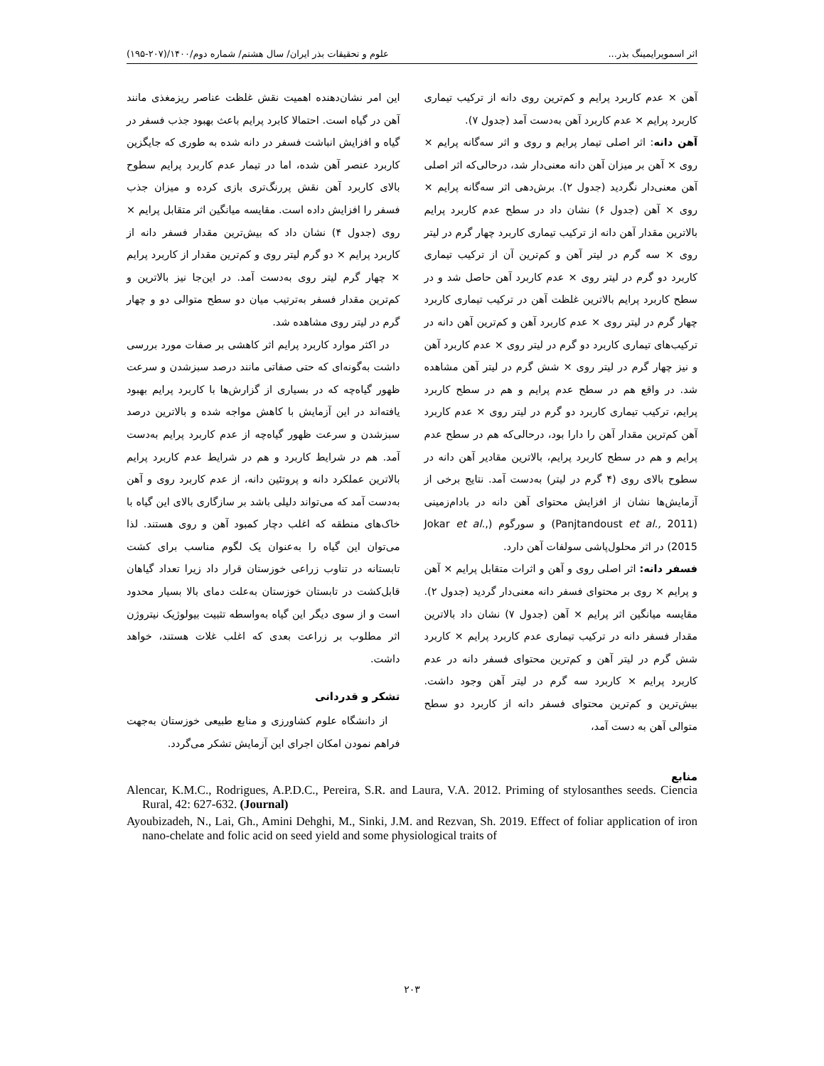اثر اسموپرایمینگ بذر... علوم و تحقیقات بذر ایران/ سال هشتم/ شماره دوم/۱۴۰۰/(۲۰۷-۱۹۵)
آهن × عدم کاربرد پرایم و کم‌ترین روی دانه از ترکیب تیماری کاربرد پرایم × عدم کاربرد آهن به‌دست آمد (جدول ۷).
آهن دانه: اثر اصلی تیمار پرایم و روی و اثر سه‌گانه پرایم × روی × آهن بر میزان آهن دانه معنی‌دار شد، درحالی‌که اثر اصلی آهن معنی‌دار نگردید (جدول ۲). برش‌دهی اثر سه‌گانه پرایم × روی × آهن (جدول ۶) نشان داد در سطح عدم کاربرد پرایم بالاترین مقدار آهن دانه از ترکیب تیماری کاربرد چهار گرم در لیتر روی × سه گرم در لیتر آهن و کم‌ترین آن از ترکیب تیماری کاربرد دو گرم در لیتر روی × عدم کاربرد آهن حاصل شد و در سطح کاربرد پرایم بالاترین غلظت آهن در ترکیب تیماری کاربرد چهار گرم در لیتر روی × عدم کاربرد آهن و کم‌ترین آهن دانه در ترکیب‌های تیماری کاربرد دو گرم در لیتر روی × عدم کاربرد آهن و نیز چهار گرم در لیتر روی × شش گرم در لیتر آهن مشاهده شد. در واقع هم در سطح عدم پرایم و هم در سطح کاربرد پرایم، ترکیب تیماری کاربرد دو گرم در لیتر روی × عدم کاربرد آهن کم‌ترین مقدار آهن را دارا بود، درحالی‌که هم در سطح عدم پرایم و هم در سطح کاربرد پرایم، بالاترین مقادیر آهن دانه در سطوح بالای روی (۴ گرم در لیتر) به‌دست آمد. نتایج برخی از آزمایش‌ها نشان از افزایش محتوای آهن دانه در بادام‌زمینی (Panjtandoust et al., 2011) و سورگوم (Jokar et al., 2015) در اثر محلول‌پاشی سولفات آهن دارد.
فسفر دانه: اثر اصلی روی و آهن و اثرات متقابل پرایم × آهن و پرایم × روی بر محتوای فسفر دانه معنی‌دار گردید (جدول ۲). مقایسه میانگین اثر پرایم × آهن (جدول ۷) نشان داد بالاترین مقدار فسفر دانه در ترکیب تیماری عدم کاربرد پرایم × کاربرد شش گرم در لیتر آهن و کم‌ترین محتوای فسفر دانه در عدم کاربرد پرایم × کاربرد سه گرم در لیتر آهن وجود داشت. بیش‌ترین و کم‌ترین محتوای فسفر دانه از کاربرد دو سطح متوالی آهن به دست آمد،
این امر نشان‌دهنده اهمیت نقش غلظت عناصر ریزمغذی مانند آهن در گیاه است. احتمالا کابرد پرایم باعث بهبود جذب فسفر در گیاه و افزایش انباشت فسفر در دانه شده به طوری که جایگزین کاربرد عنصر آهن شده، اما در تیمار عدم کاربرد پرایم سطوح بالای کاربرد آهن نقش پررنگ‌تری بازی کرده و میزان جذب فسفر را افزایش داده است. مقایسه میانگین اثر متقابل پرایم × روی (جدول ۴) نشان داد که بیش‌ترین مقدار فسفر دانه از کاربرد پرایم × دو گرم لیتر روی و کم‌ترین مقدار از کاربرد پرایم × چهار گرم لیتر روی به‌دست آمد. در این‌جا نیز بالاترین و کم‌ترین مقدار فسفر به‌ترتیب میان دو سطح متوالی دو و چهار گرم در لیتر روی مشاهده شد.
در اکثر موارد کاربرد پرایم اثر کاهشی بر صفات مورد بررسی داشت به‌گونه‌ای که حتی صفاتی مانند درصد سبزشدن و سرعت ظهور گیاه‌چه که در بسیاری از گزارش‌ها با کاربرد پرایم بهبود یافته‌اند در این آزمایش با کاهش مواجه شده و بالاترین درصد سبزشدن و سرعت ظهور گیاه‌چه از عدم کاربرد پرایم به‌دست آمد. هم در شرایط کاربرد و هم در شرایط عدم کاربرد پرایم بالاترین عملکرد دانه و پروتئین دانه، از عدم کاربرد روی و آهن به‌دست آمد که می‌تواند دلیلی باشد بر سازگاری بالای این گیاه با خاک‌های منطقه که اغلب دچار کمبود آهن و روی هستند. لذا می‌توان این گیاه را به‌عنوان یک لگوم مناسب برای کشت تابستانه در تناوب زراعی خوزستان قرار داد زیرا تعداد گیاهان قابل‌کشت در تابستان خوزستان به‌علت دمای بالا بسیار محدود است و از سوی دیگر این گیاه به‌واسطه تثبیت بیولوژیک نیتروژن اثر مطلوب بر زراعت بعدی که اغلب غلات هستند، خواهد داشت.
تشکر و قدردانی
از دانشگاه علوم کشاورزی و منابع طبیعی خوزستان به‌جهت فراهم نمودن امکان اجرای این آزمایش تشکر می‌گردد.
منابع
Alencar, K.M.C., Rodrigues, A.P.D.C., Pereira, S.R. and Laura, V.A. 2012. Priming of stylosanthes seeds. Ciencia Rural, 42: 627-632. (Journal)
Ayoubizadeh, N., Lai, Gh., Amini Dehghi, M., Sinki, J.M. and Rezvan, Sh. 2019. Effect of foliar application of iron nano-chelate and folic acid on seed yield and some physiological traits of
۲۰۳